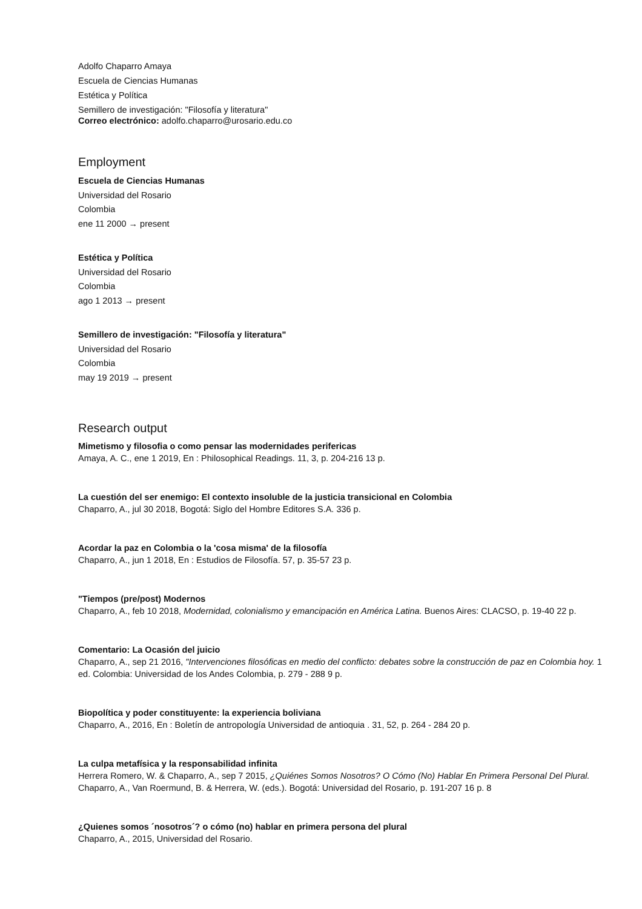Adolfo Chaparro Amaya
Escuela de Ciencias Humanas
Estética y Política
Semillero de investigación: "Filosofía y literatura"
Correo electrónico: adolfo.chaparro@urosario.edu.co
Employment
Escuela de Ciencias Humanas
Universidad del Rosario
Colombia
ene 11 2000 → present
Estética y Política
Universidad del Rosario
Colombia
ago 1 2013 → present
Semillero de investigación: "Filosofía y literatura"
Universidad del Rosario
Colombia
may 19 2019 → present
Research output
Mimetismo y filosofia o como pensar las modernidades perifericas
Amaya, A. C., ene 1 2019, En : Philosophical Readings. 11, 3, p. 204-216 13 p.
La cuestión del ser enemigo: El contexto insoluble de la justicia transicional en Colombia
Chaparro, A., jul 30 2018, Bogotá: Siglo del Hombre Editores S.A. 336 p.
Acordar la paz en Colombia o la 'cosa misma' de la filosofía
Chaparro, A., jun 1 2018, En : Estudios de Filosofía. 57, p. 35-57 23 p.
"Tiempos (pre/post) Modernos
Chaparro, A., feb 10 2018, Modernidad, colonialismo y emancipación en América Latina. Buenos Aires: CLACSO, p. 19-40 22 p.
Comentario: La Ocasión del juicio
Chaparro, A., sep 21 2016, "Intervenciones filosóficas en medio del conflicto: debates sobre la construcción de paz en Colombia hoy. 1 ed. Colombia: Universidad de los Andes Colombia, p. 279 - 288 9 p.
Biopolítica y poder constituyente: la experiencia boliviana
Chaparro, A., 2016, En : Boletín de antropología Universidad de antioquia . 31, 52, p. 264 - 284 20 p.
La culpa metafísica y la responsabilidad infinita
Herrera Romero, W. & Chaparro, A., sep 7 2015, ¿Quiénes Somos Nosotros? O Cómo (No) Hablar En Primera Personal Del Plural. Chaparro, A., Van Roermund, B. & Herrera, W. (eds.). Bogotá: Universidad del Rosario, p. 191-207 16 p. 8
¿Quienes somos ´nosotros´? o cómo (no) hablar en primera persona del plural
Chaparro, A., 2015, Universidad del Rosario.